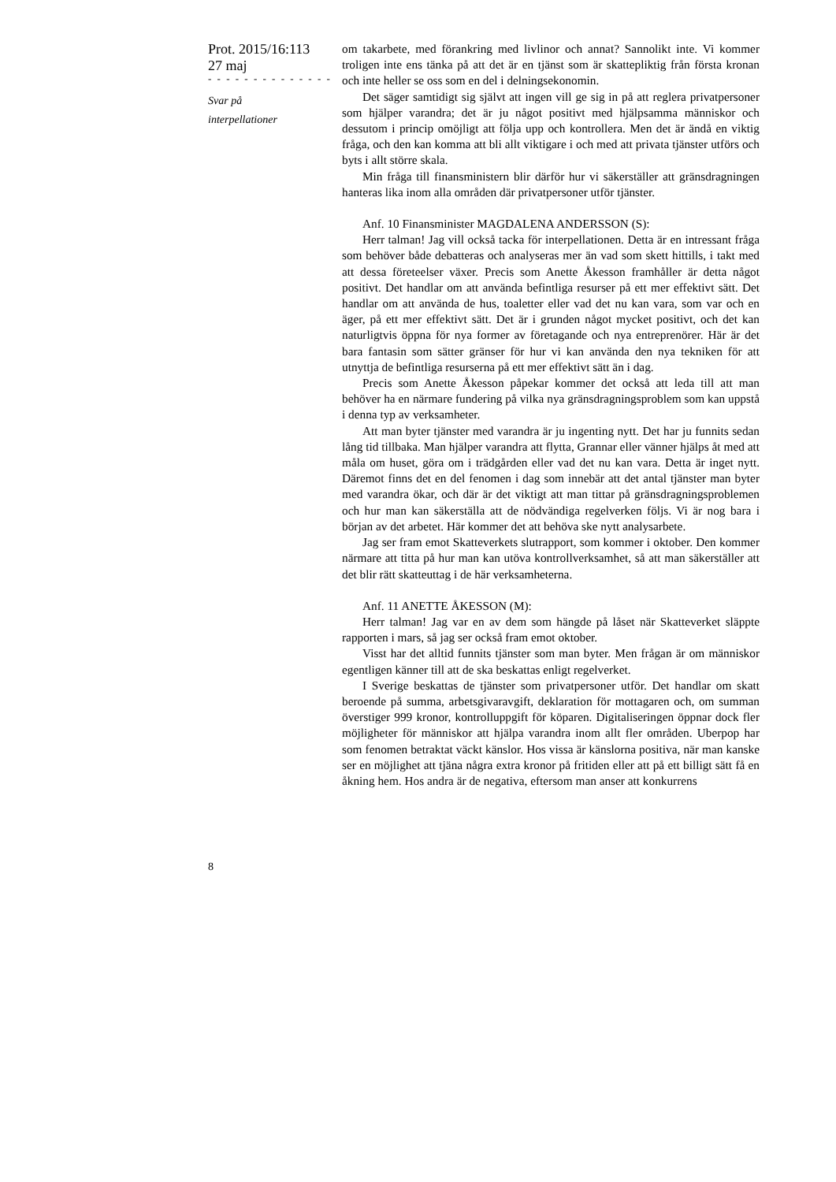Prot. 2015/16:113
27 maj
- - - - - - - - - - - - - -
Svar på
interpellationer
8
om takarbete, med förankring med livlinor och annat? Sannolikt inte. Vi kommer troligen inte ens tänka på att det är en tjänst som är skattepliktig från första kronan och inte heller se oss som en del i delningsekonomin.
Det säger samtidigt sig självt att ingen vill ge sig in på att reglera privatpersoner som hjälper varandra; det är ju något positivt med hjälpsamma människor och dessutom i princip omöjligt att följa upp och kontrollera. Men det är ändå en viktig fråga, och den kan komma att bli allt viktigare i och med att privata tjänster utförs och byts i allt större skala.
Min fråga till finansministern blir därför hur vi säkerställer att gränsdragningen hanteras lika inom alla områden där privatpersoner utför tjänster.
Anf. 10 Finansminister MAGDALENA ANDERSSON (S):
Herr talman! Jag vill också tacka för interpellationen. Detta är en intressant fråga som behöver både debatteras och analyseras mer än vad som skett hittills, i takt med att dessa företeelser växer. Precis som Anette Åkesson framhåller är detta något positivt. Det handlar om att använda befintliga resurser på ett mer effektivt sätt. Det handlar om att använda de hus, toaletter eller vad det nu kan vara, som var och en äger, på ett mer effektivt sätt. Det är i grunden något mycket positivt, och det kan naturligtvis öppna för nya former av företagande och nya entreprenörer. Här är det bara fantasin som sätter gränser för hur vi kan använda den nya tekniken för att utnyttja de befintliga resurserna på ett mer effektivt sätt än i dag.
Precis som Anette Åkesson påpekar kommer det också att leda till att man behöver ha en närmare fundering på vilka nya gränsdragningsproblem som kan uppstå i denna typ av verksamheter.
Att man byter tjänster med varandra är ju ingenting nytt. Det har ju funnits sedan lång tid tillbaka. Man hjälper varandra att flytta, Grannar eller vänner hjälps åt med att måla om huset, göra om i trädgården eller vad det nu kan vara. Detta är inget nytt. Däremot finns det en del fenomen i dag som innebär att det antal tjänster man byter med varandra ökar, och där är det viktigt att man tittar på gränsdragningsproblemen och hur man kan säkerställa att de nödvändiga regelverken följs. Vi är nog bara i början av det arbetet. Här kommer det att behöva ske nytt analysarbete.
Jag ser fram emot Skatteverkets slutrapport, som kommer i oktober. Den kommer närmare att titta på hur man kan utöva kontrollverksamhet, så att man säkerställer att det blir rätt skatteuttag i de här verksamheterna.
Anf. 11 ANETTE ÅKESSON (M):
Herr talman! Jag var en av dem som hängde på låset när Skatteverket släppte rapporten i mars, så jag ser också fram emot oktober.
Visst har det alltid funnits tjänster som man byter. Men frågan är om människor egentligen känner till att de ska beskattas enligt regelverket.
I Sverige beskattas de tjänster som privatpersoner utför. Det handlar om skatt beroende på summa, arbetsgivaravgift, deklaration för mottagaren och, om summan överstiger 999 kronor, kontrolluppgift för köparen. Digitaliseringen öppnar dock fler möjligheter för människor att hjälpa varandra inom allt fler områden. Uberpop har som fenomen betraktat väckt känslor. Hos vissa är känslorna positiva, när man kanske ser en möjlighet att tjäna några extra kronor på fritiden eller att på ett billigt sätt få en åkning hem. Hos andra är de negativa, eftersom man anser att konkurrens